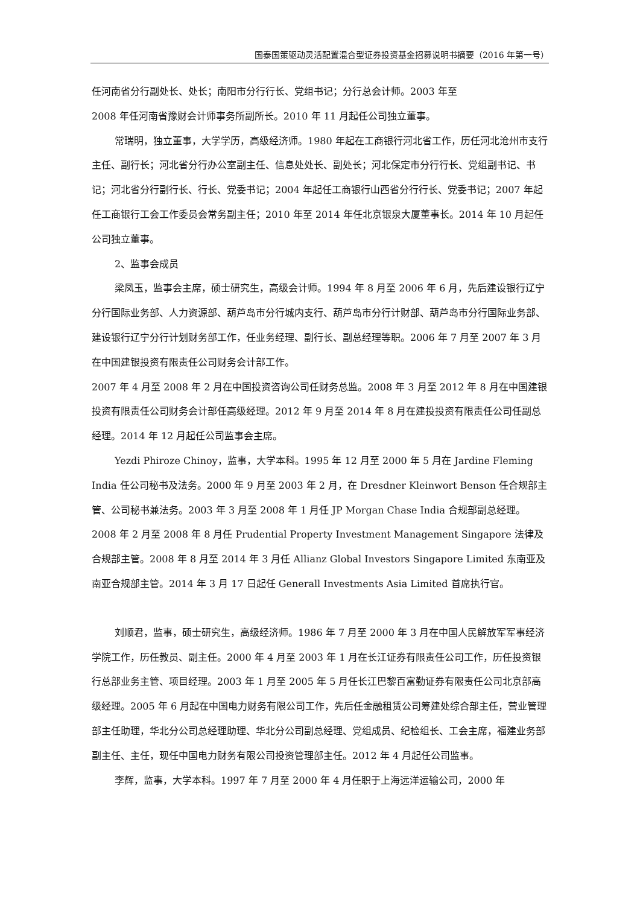国泰国策驱动灵活配置混合型证券投资基金招募说明书摘要（2016 年第一号）
任河南省分行副处长、处长；南阳市分行行长、党组书记；分行总会计师。2003 年至
2008 年任河南省豫财会计师事务所副所长。2010 年 11 月起任公司独立董事。
常瑞明，独立董事，大学学历，高级经济师。1980 年起在工商银行河北省工作，历任河北沧州市支行主任、副行长；河北省分行办公室副主任、信息处处长、副处长；河北保定市分行行长、党组副书记、书记；河北省分行副行长、行长、党委书记；2004 年起任工商银行山西省分行行长、党委书记；2007 年起任工商银行工会工作委员会常务副主任；2010 年至 2014 年任北京银泉大厦董事长。2014 年 10 月起任公司独立董事。
2、监事会成员
梁凤玉，监事会主席，硕士研究生，高级会计师。1994 年 8 月至 2006 年 6 月，先后建设银行辽宁分行国际业务部、人力资源部、葫芦岛市分行城内支行、葫芦岛市分行计财部、葫芦岛市分行国际业务部、建设银行辽宁分行计划财务部工作，任业务经理、副行长、副总经理等职。2006 年 7 月至 2007 年 3 月在中国建银投资有限责任公司财务会计部工作。
2007 年 4 月至 2008 年 2 月在中国投资咨询公司任财务总监。2008 年 3 月至 2012 年 8 月在中国建银投资有限责任公司财务会计部任高级经理。2012 年 9 月至 2014 年 8 月在建投投资有限责任公司任副总经理。2014 年 12 月起任公司监事会主席。
Yezdi Phiroze Chinoy，监事，大学本科。1995 年 12 月至 2000 年 5 月在 Jardine Fleming India 任公司秘书及法务。2000 年 9 月至 2003 年 2 月，在 Dresdner Kleinwort Benson 任合规部主管、公司秘书兼法务。2003 年 3 月至 2008 年 1 月任 JP Morgan Chase India 合规部副总经理。2008 年 2 月至 2008 年 8 月任 Prudential Property Investment Management Singapore 法律及合规部主管。2008 年 8 月至 2014 年 3 月任 Allianz Global Investors Singapore Limited 东南亚及南亚合规部主管。2014 年 3 月 17 日起任 Generall Investments Asia Limited 首席执行官。
刘顺君，监事，硕士研究生，高级经济师。1986 年 7 月至 2000 年 3 月在中国人民解放军军事经济学院工作，历任教员、副主任。2000 年 4 月至 2003 年 1 月在长江证券有限责任公司工作，历任投资银行总部业务主管、项目经理。2003 年 1 月至 2005 年 5 月任长江巴黎百富勤证券有限责任公司北京部高级经理。2005 年 6 月起在中国电力财务有限公司工作，先后任金融租赁公司筹建处综合部主任，营业管理部主任助理，华北分公司总经理助理、华北分公司副总经理、党组成员、纪检组长、工会主席，福建业务部副主任、主任，现任中国电力财务有限公司投资管理部主任。2012 年 4 月起任公司监事。
李辉，监事，大学本科。1997 年 7 月至 2000 年 4 月任职于上海远洋运输公司，2000 年